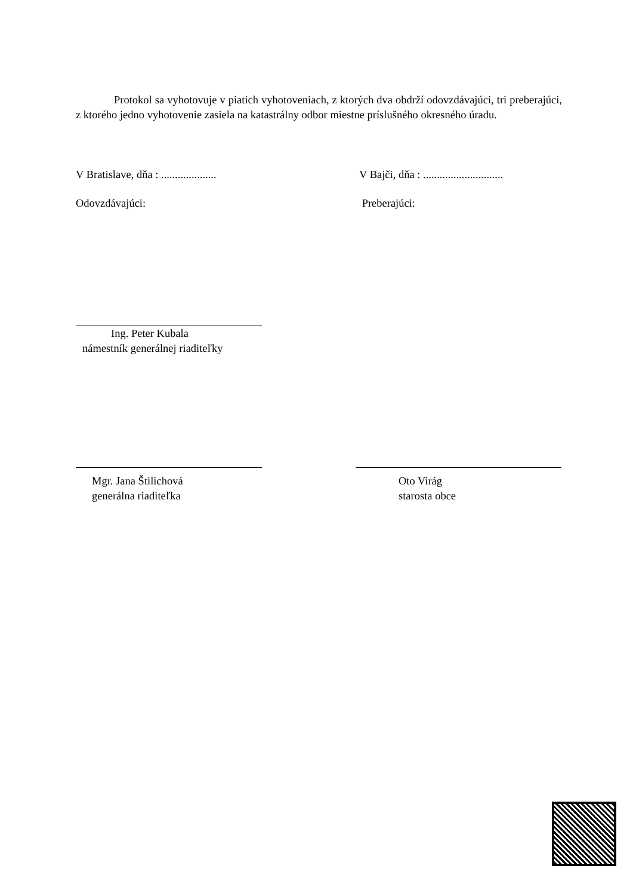Protokol sa vyhotovuje v piatich vyhotoveniach, z ktorých dva obdrží odovzdávajúci, tri preberajúci, z ktorého jedno vyhotovenie zasiela na katastrálny odbor miestne príslušného okresného úradu.
V Bratislave, dňa : .................... V Bajči, dňa : .............................
Odovzdávajúci: Preberajúci:
Ing. Peter Kubala
námestník generálnej riaditeľky
Mgr. Jana Štilichová
generálna riaditeľka
Oto Virág
starosta obce